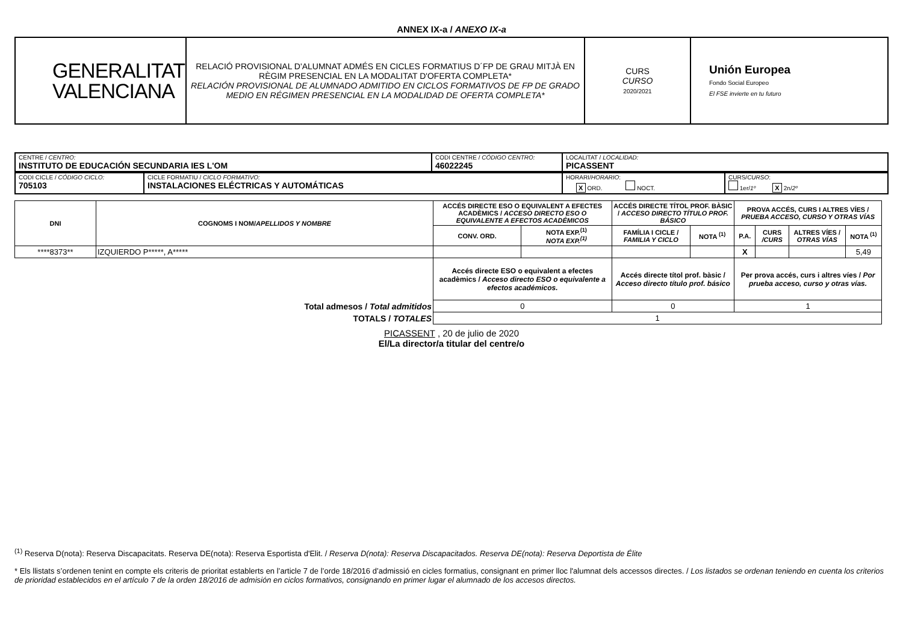ANNEX IX-a / ANEXO IX-a
| GENERALITAT VALENCIANA | RELACIÓ PROVISIONAL D'ALUMNAT ADMÉS EN CICLES FORMATIUS D´FP DE GRAU MITJÀ EN RÈGIM PRESENCIAL EN LA MODALITAT D'OFERTA COMPLETA* RELACIÓN PROVISIONAL DE ALUMNADO ADMITIDO EN CICLOS FORMATIVOS DE FP DE GRADO MEDIO EN RÉGIMEN PRESENCIAL EN LA MODALIDAD DE OFERTA COMPLETA* | CURS CURSO 2020/2021 | Unión Europea Fondo Social Europeo El FSE invierte en tu futuro |
| CENTRE / CENTRO: INSTITUTO DE EDUCACIÓN SECUNDARIA IES L'OM | CODI CENTRE / CÓDIGO CENTRO: 46022245 | LOCALITAT / LOCALIDAD: PICASSENT |
| CODI CICLE / CÓDIGO CICLO: 705103 | CICLE FORMATIU / CICLO FORMATIVO: INSTALACIONES ELÉCTRICAS Y AUTOMÁTICAS | HORARI/ HORARIO : X ORD. NOCT. | CURS/ CURSO : 1er/ 1º X 2n/ 2º |
| DNI | COGNOMS I NOM/ APELLIDOS Y NOMBRE | ACCÉS DIRECTE ESO O EQUIVALENT A EFECTES ACADÈMICS / ACCESO DIRECTO ESO O EQUIVALENTE A EFECTOS ACADÉMICOS | | ACCÉS DIRECTE TÍTOL PROF. BÀSIC / ACCESO DIRECTO TÍTULO PROF. BÁSICO | | PROVA ACCÉS, CURS I ALTRES VÍES / PRUEBA ACCESO, CURSO Y OTRAS VÍAS | | | |
| --- | --- | --- | --- | --- | --- | --- | --- | --- | --- |
| | | CONV. ORD. | NOTA EXP.<sup>(1)</sup> NOTA EXP.<sup>(1)</sup> | FAMÍLIA I CICLE / FAMILIA Y CICLO | NOTA <sup>(1)</sup> | P.A. | CURS /CURS | ALTRES VÍES / OTRAS VÍAS | NOTA <sup>(1)</sup> |
| ****8373** | IZQUIERDO P*****, A***** | | | | | X | | | 5,49 |
| | | Accés directe ESO o equivalent a efectes acadèmics / Acceso directo ESO o equivalente a efectos académicos. | | Accés directe títol prof. bàsic / Acceso directo título prof. básico | | Per prova accés, curs i altres víes / Por prueba acceso, curso y otras vías. | | | |
| Total admesos / Total admitidos | | 0 | | 0 | | 1 | | | |
| TOTALS / TOTALES | | 1 | | | | | | | |
PICASSENT , 20 de julio de 2020
El/La director/a titular del centre/o
<sup>(1)</sup> Reserva D(nota): Reserva Discapacitats. Reserva DE(nota): Reserva Esportista d'Elit. / Reserva D(nota): Reserva Discapacitados. Reserva DE(nota): Reserva Deportista de Élite
* Els llistats s’ordenen tenint en compte els criteris de prioritat establerts en l’article 7 de l’orde 18/2016 d’admissió en cicles formatius, consignant en primer lloc l'alumnat dels accessos directes. / Los listados se ordenan teniendo en cuenta los criterios de prioridad establecidos en el artículo 7 de la orden 18/2016 de admisión en ciclos formativos, consignando en primer lugar el alumnado de los accesos directos.